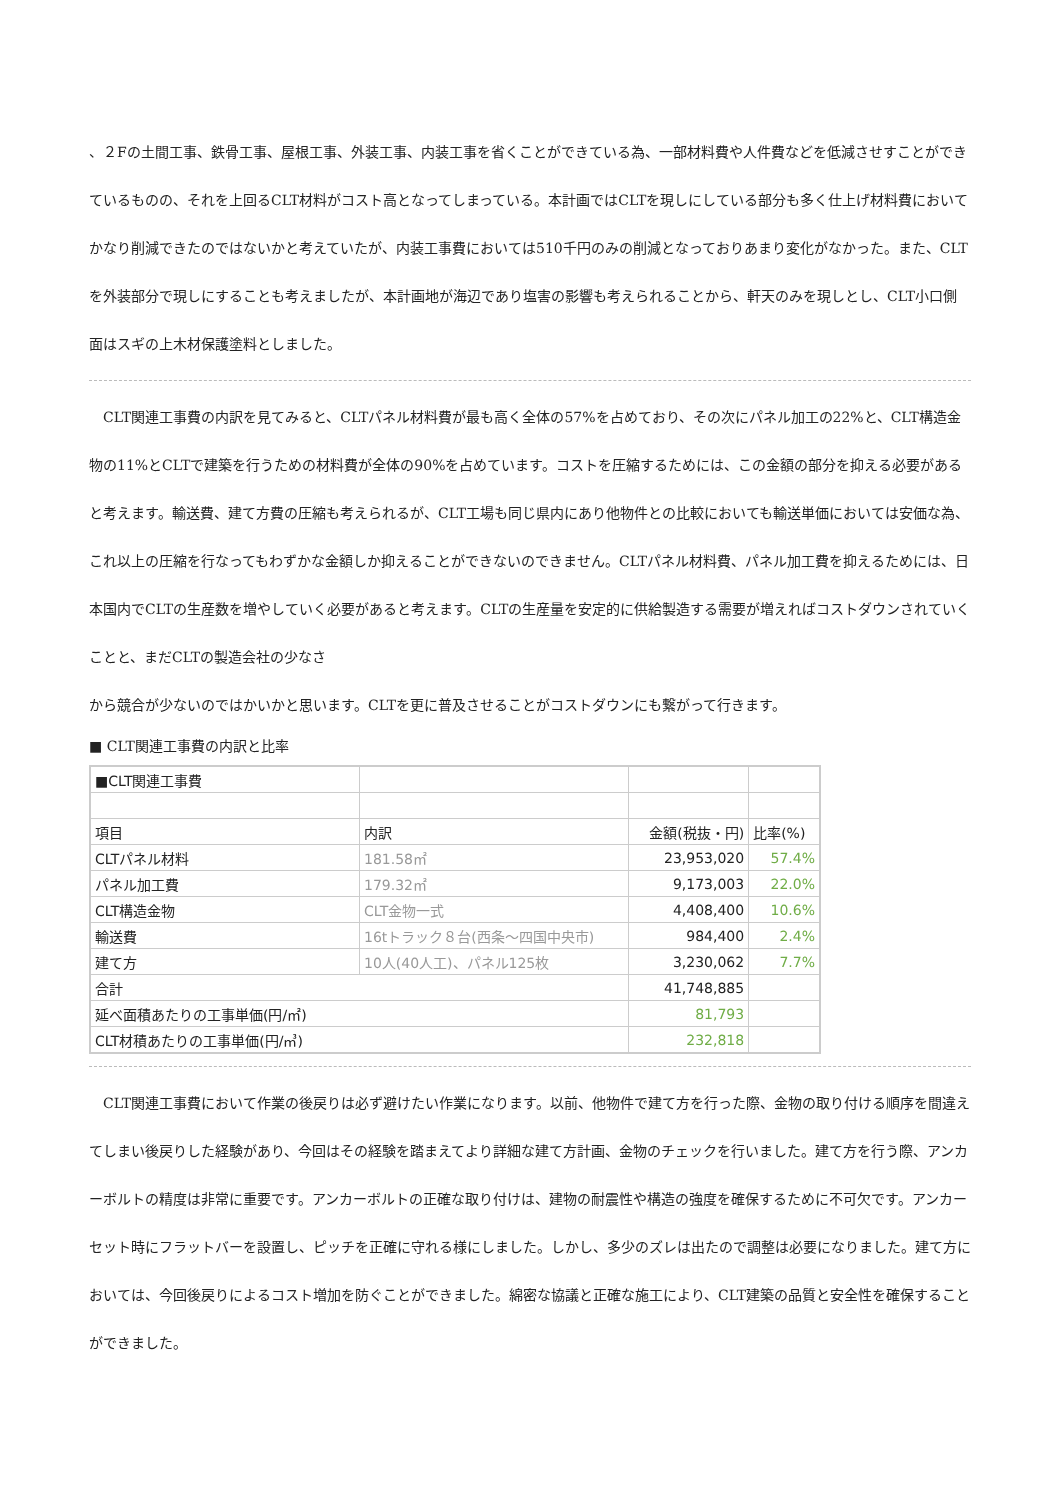、２Fの土間工事、鉄骨工事、屋根工事、外装工事、内装工事を省くことができている為、一部材料費や人件費などを低減させすことができているものの、それを上回るCLT材料がコスト高となってしまっている。本計画ではCLTを現しにしている部分も多く仕上げ材料費においてかなり削減できたのではないかと考えていたが、内装工事費においては510千円のみの削減となっておりあまり変化がなかった。また、CLTを外装部分で現しにすることも考えましたが、本計画地が海辺であり塩害の影響も考えられることから、軒天のみを現しとし、CLT小口側面はスギの上木材保護塗料としました。
　CLT関連工事費の内訳を見てみると、CLTパネル材料費が最も高く全体の57%を占めており、その次にパネル加工の22%と、CLT構造金物の11%とCLTで建築を行うための材料費が全体の90%を占めています。コストを圧縮するためには、この金額の部分を抑える必要があると考えます。輸送費、建て方費の圧縮も考えられるが、CLT工場も同じ県内にあり他物件との比較においても輸送単価においては安価な為、これ以上の圧縮を行なってもわずかな金額しか抑えることができないのできません。CLTパネル材料費、パネル加工費を抑えるためには、日本国内でCLTの生産数を増やしていく必要があると考えます。CLTの生産量を安定的に供給製造する需要が増えればコストダウンされていくことと、まだCLTの製造会社の少なさ
から競合が少ないのではかいかと思います。CLTを更に普及させることがコストダウンにも繋がって行きます。
■ CLT関連工事費の内訳と比率
| ■CLT関連工事費 | | | |
| 項目 | 内訳 | 金額(税抜・円) | 比率(%) |
| CLTパネル材料 | 181.58㎡ | 23,953,020 | 57.4% |
| パネル加工費 | 179.32㎡ | 9,173,003 | 22.0% |
| CLT構造金物 | CLT金物一式 | 4,408,400 | 10.6% |
| 輸送費 | 16tトラック８台(西条～四国中央市) | 984,400 | 2.4% |
| 建て方 | 10人(40人工)、パネル125枚 | 3,230,062 | 7.7% |
| 合計 | | 41,748,885 | |
| 延べ面積あたりの工事単価(円/㎡) | | 81,793 | |
| CLT材積あたりの工事単価(円/㎥) | | 232,818 | |
　CLT関連工事費において作業の後戻りは必ず避けたい作業になります。以前、他物件で建て方を行った際、金物の取り付ける順序を間違えてしまい後戻りした経験があり、今回はその経験を踏まえてより詳細な建て方計画、金物のチェックを行いました。建て方を行う際、アンカーボルトの精度は非常に重要です。アンカーボルトの正確な取り付けは、建物の耐震性や構造の強度を確保するために不可欠です。アンカーセット時にフラットバーを設置し、ピッチを正確に守れる様にしました。しかし、多少のズレは出たので調整は必要になりました。建て方においては、今回後戻りによるコスト増加を防ぐことができました。綿密な協議と正確な施工により、CLT建築の品質と安全性を確保することができました。